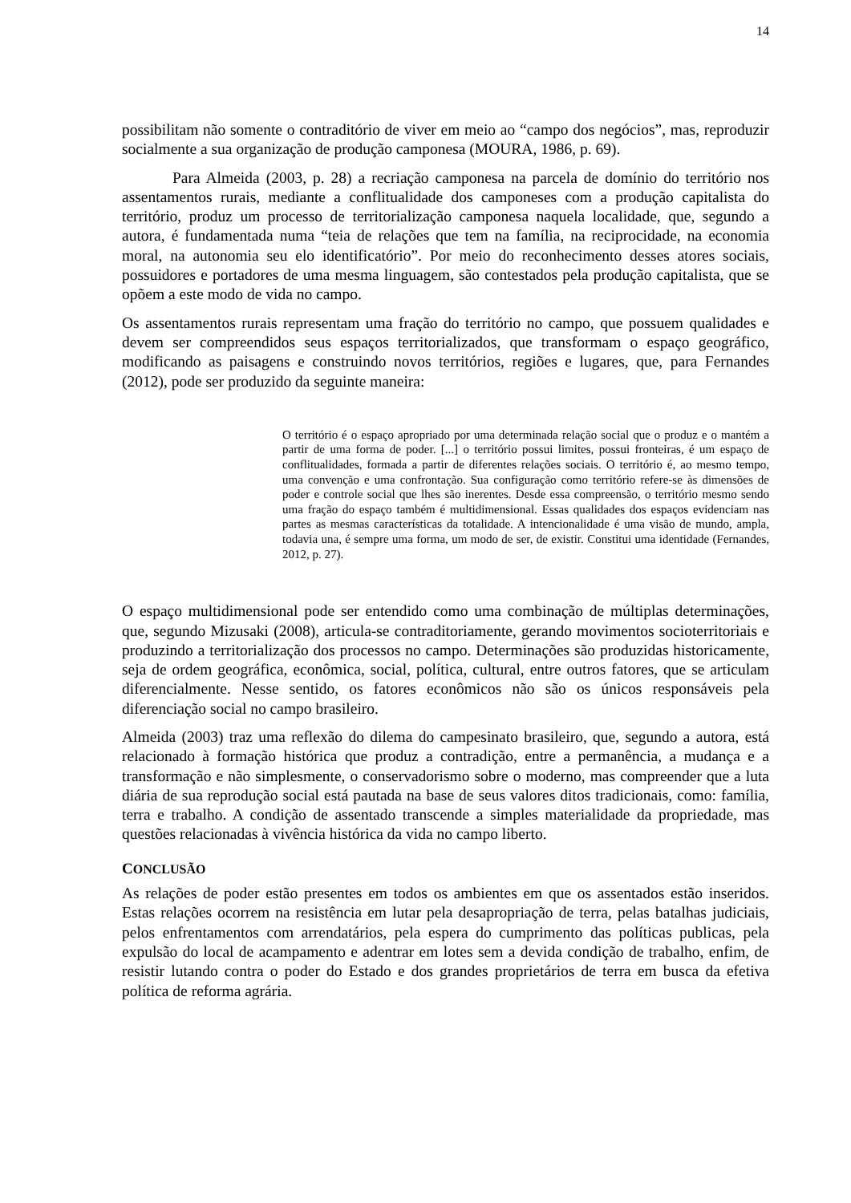14
possibilitam não somente o contraditório de viver em meio ao “campo dos negócios”, mas, reproduzir socialmente a sua organização de produção camponesa (MOURA, 1986, p. 69).
Para Almeida (2003, p. 28) a recriação camponesa na parcela de domínio do território nos assentamentos rurais, mediante a conflitualidade dos camponeses com a produção capitalista do território, produz um processo de territorialização camponesa naquela localidade, que, segundo a autora, é fundamentada numa “teia de relações que tem na família, na reciprocidade, na economia moral, na autonomia seu elo identificatório”. Por meio do reconhecimento desses atores sociais, possuidores e portadores de uma mesma linguagem, são contestados pela produção capitalista, que se opõem a este modo de vida no campo.
Os assentamentos rurais representam uma fração do território no campo, que possuem qualidades e devem ser compreendidos seus espaços territorializados, que transformam o espaço geográfico, modificando as paisagens e construindo novos territórios, regiões e lugares, que, para Fernandes (2012), pode ser produzido da seguinte maneira:
O território é o espaço apropriado por uma determinada relação social que o produz e o mantém a partir de uma forma de poder. [...] o território possui limites, possui fronteiras, é um espaço de conflitualidades, formada a partir de diferentes relações sociais. O território é, ao mesmo tempo, uma convenção e uma confrontação. Sua configuração como território refere-se às dimensões de poder e controle social que lhes são inerentes. Desde essa compreensão, o território mesmo sendo uma fração do espaço também é multidimensional. Essas qualidades dos espaços evidenciam nas partes as mesmas características da totalidade. A intencionalidade é uma visão de mundo, ampla, todavia una, é sempre uma forma, um modo de ser, de existir. Constitui uma identidade (Fernandes, 2012, p. 27).
O espaço multidimensional pode ser entendido como uma combinação de múltiplas determinações, que, segundo Mizusaki (2008), articula-se contraditoriamente, gerando movimentos socioterritoriais e produzindo a territorialização dos processos no campo. Determinações são produzidas historicamente, seja de ordem geográfica, econômica, social, política, cultural, entre outros fatores, que se articulam diferencialmente. Nesse sentido, os fatores econômicos não são os únicos responsáveis pela diferenciação social no campo brasileiro.
Almeida (2003) traz uma reflexão do dilema do campesinato brasileiro, que, segundo a autora, está relacionado à formação histórica que produz a contradição, entre a permanência, a mudança e a transformação e não simplesmente, o conservadorismo sobre o moderno, mas compreender que a luta diária de sua reprodução social está pautada na base de seus valores ditos tradicionais, como: família, terra e trabalho. A condição de assentado transcende a simples materialidade da propriedade, mas questões relacionadas à vivência histórica da vida no campo liberto.
CONCLUSÃO
As relações de poder estão presentes em todos os ambientes em que os assentados estão inseridos. Estas relações ocorrem na resistência em lutar pela desapropriação de terra, pelas batalhas judiciais, pelos enfrentamentos com arrendatários, pela espera do cumprimento das políticas publicas, pela expulsão do local de acampamento e adentrar em lotes sem a devida condição de trabalho, enfim, de resistir lutando contra o poder do Estado e dos grandes proprietários de terra em busca da efetiva política de reforma agrária.